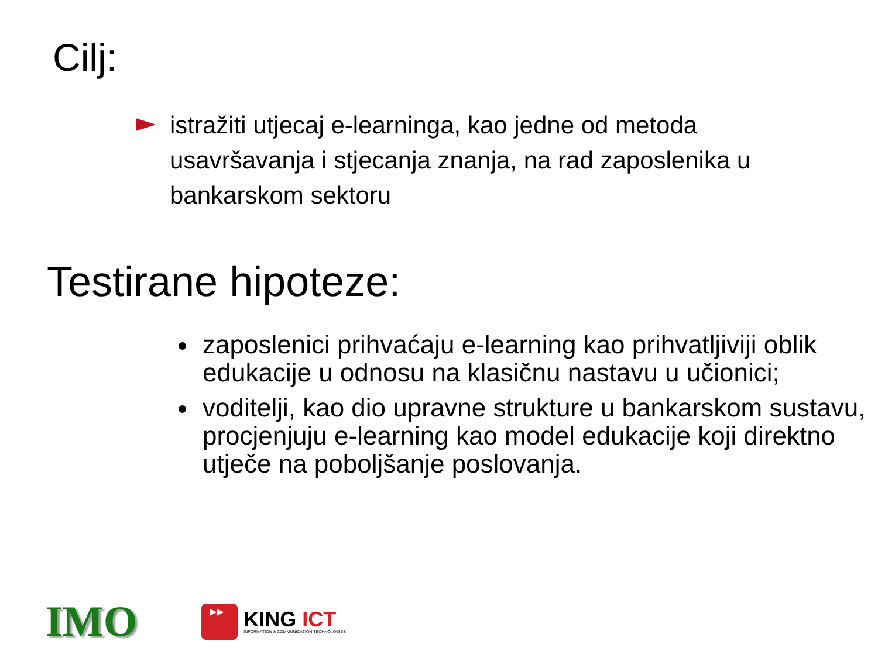Cilj:
istražiti utjecaj e-learninga, kao jedne od metoda usavršavanja i stjecanja znanja, na rad zaposlenika u bankarskom sektoru
Testirane hipoteze:
zaposlenici prihvaćaju e-learning kao prihvatljiviji oblik edukacije u odnosu na klasičnu nastavu u učionici;
voditelji, kao dio upravne strukture u bankarskom sustavu, procjenjuju e-learning kao model edukacije koji direktno utječe na poboljšanje poslovanja.
IMO
▶▶
KING ICT
INFORMATION & COMMUNICATION TECHNOLOGIES